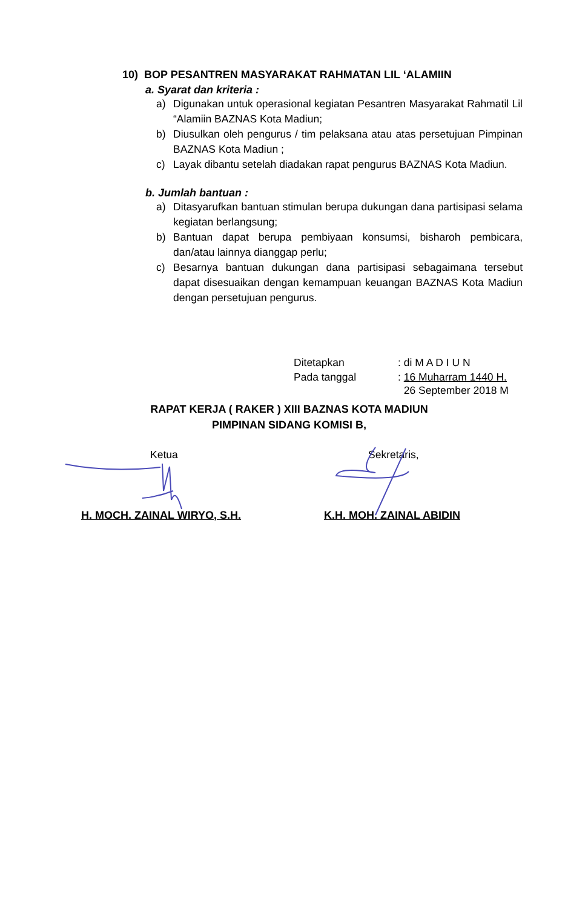10) BOP PESANTREN MASYARAKAT RAHMATAN LIL ‘ALAMIIN
a. Syarat dan kriteria :
a) Digunakan untuk operasional kegiatan Pesantren Masyarakat Rahmatil Lil “Alamiin BAZNAS Kota Madiun;
b) Diusulkan oleh pengurus / tim pelaksana atau atas persetujuan Pimpinan BAZNAS Kota Madiun ;
c) Layak dibantu setelah diadakan rapat pengurus BAZNAS Kota Madiun.
b. Jumlah bantuan :
a) Ditasyarufkan bantuan stimulan berupa dukungan dana partisipasi selama kegiatan berlangsung;
b) Bantuan dapat berupa pembiyaan konsumsi, bisharoh pembicara, dan/atau lainnya dianggap perlu;
c) Besarnya bantuan dukungan dana partisipasi sebagaimana tersebut dapat disesuaikan dengan kemampuan keuangan BAZNAS Kota Madiun dengan persetujuan pengurus.
| Ditetapkan | : di M A D I U N |
| Pada tanggal | : 16 Muharram 1440 H. 26 September 2018 M |
RAPAT KERJA ( RAKER ) XIII BAZNAS KOTA MADIUN
PIMPINAN SIDANG KOMISI B,
Ketua Sekretaris,
H. MOCH. ZAINAL WIRYO, S.H. K.H. MOH. ZAINAL ABIDIN